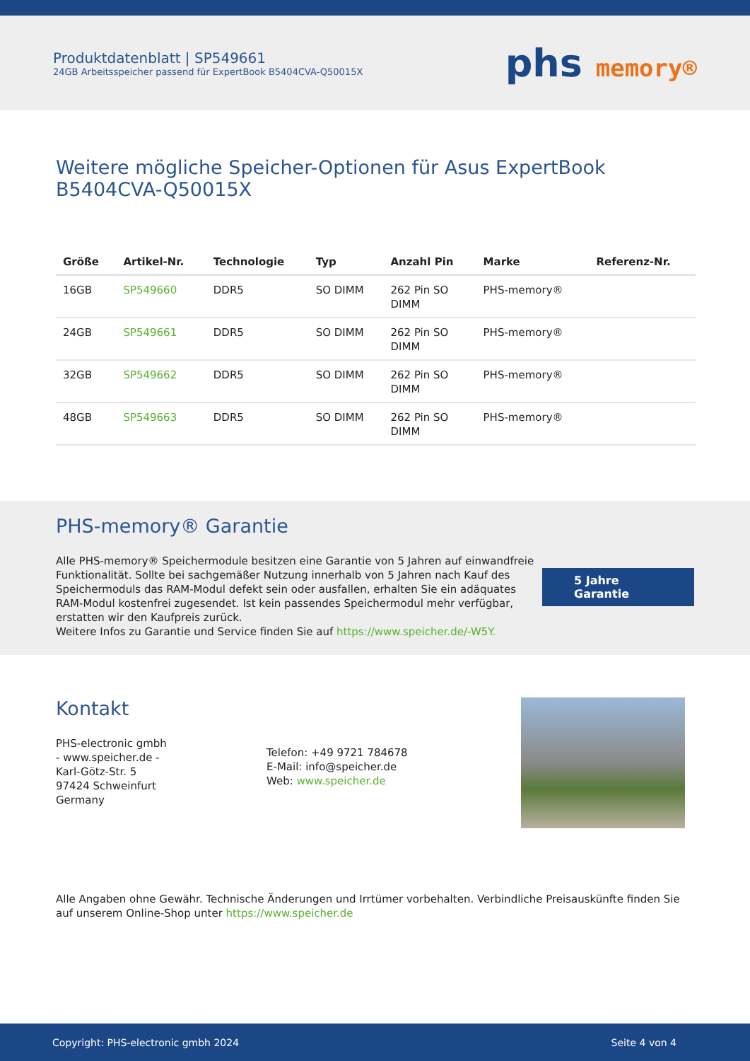Produktdatenblatt | SP549661
24GB Arbeitsspeicher passend für ExpertBook B5404CVA-Q50015X
phs memory®
Weitere mögliche Speicher-Optionen für Asus ExpertBook B5404CVA-Q50015X
| Größe | Artikel-Nr. | Technologie | Typ | Anzahl Pin | Marke | Referenz-Nr. |
| --- | --- | --- | --- | --- | --- | --- |
| 16GB | SP549660 | DDR5 | SO DIMM | 262 Pin SO DIMM | PHS-memory® | |
| 24GB | SP549661 | DDR5 | SO DIMM | 262 Pin SO DIMM | PHS-memory® | |
| 32GB | SP549662 | DDR5 | SO DIMM | 262 Pin SO DIMM | PHS-memory® | |
| 48GB | SP549663 | DDR5 | SO DIMM | 262 Pin SO DIMM | PHS-memory® | |
PHS-memory® Garantie
Alle PHS-memory® Speichermodule besitzen eine Garantie von 5 Jahren auf einwandfreie Funktionalität. Sollte bei sachgemäßer Nutzung innerhalb von 5 Jahren nach Kauf des Speichermoduls das RAM-Modul defekt sein oder ausfallen, erhalten Sie ein adäquates RAM-Modul kostenfrei zugesendet. Ist kein passendes Speichermodul mehr verfügbar, erstatten wir den Kaufpreis zurück.
Weitere Infos zu Garantie und Service finden Sie auf https://www.speicher.de/-W5Y.
5 Jahre
Garantie
Kontakt
PHS-electronic gmbh
- www.speicher.de -
Karl-Götz-Str. 5
97424 Schweinfurt
Germany
Telefon: +49 9721 784678
E-Mail: info@speicher.de
Web: www.speicher.de
Alle Angaben ohne Gewähr. Technische Änderungen und Irrtümer vorbehalten. Verbindliche Preisauskünfte finden Sie auf unserem Online-Shop unter https://www.speicher.de
Copyright: PHS-electronic gmbh 2024 Seite 4 von 4